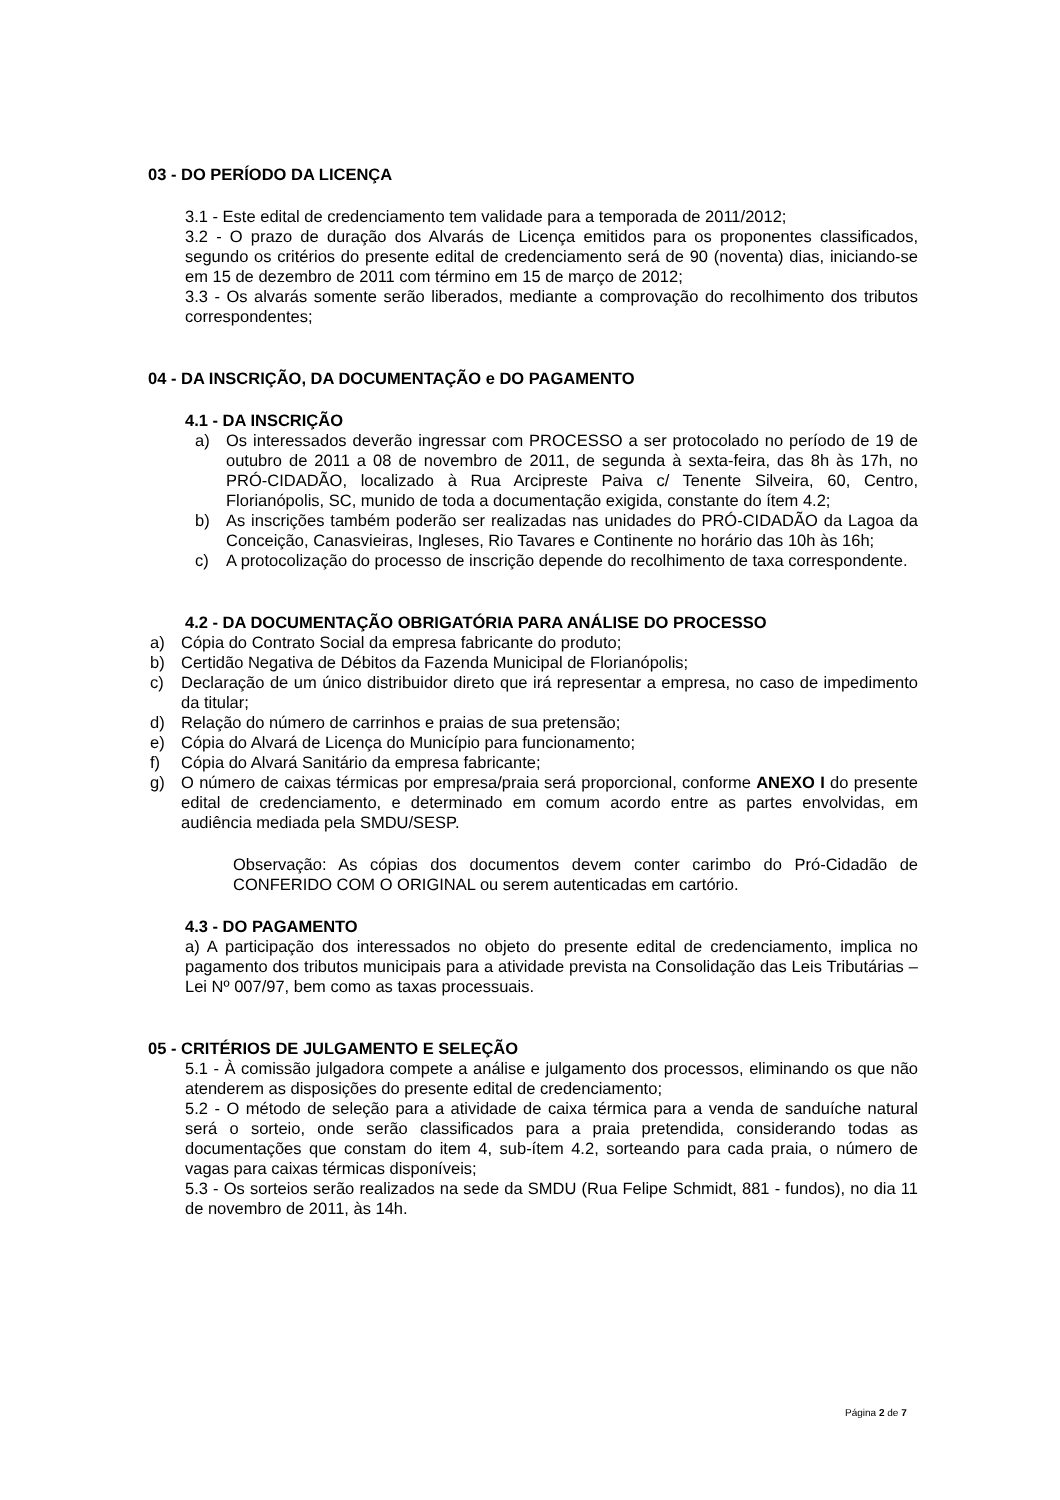03 - DO PERÍODO DA LICENÇA
3.1 - Este edital de credenciamento tem validade para a temporada de 2011/2012;
3.2 - O prazo de duração dos Alvarás de Licença emitidos para os proponentes classificados, segundo os critérios do presente edital de credenciamento será de 90 (noventa) dias, iniciando-se em 15 de dezembro de 2011 com término em 15 de março de 2012;
3.3 - Os alvarás somente serão liberados, mediante a comprovação do recolhimento dos tributos correspondentes;
04 - DA INSCRIÇÃO, DA DOCUMENTAÇÃO e DO PAGAMENTO
4.1 - DA INSCRIÇÃO
a) Os interessados deverão ingressar com PROCESSO a ser protocolado no período de 19 de outubro de 2011 a 08 de novembro de 2011, de segunda à sexta-feira, das 8h às 17h, no PRÓ-CIDADÃO, localizado à Rua Arcipreste Paiva c/ Tenente Silveira, 60, Centro, Florianópolis, SC, munido de toda a documentação exigida, constante do ítem 4.2;
b) As inscrições também poderão ser realizadas nas unidades do PRÓ-CIDADÃO da Lagoa da Conceição, Canasvieiras, Ingleses, Rio Tavares e Continente no horário das 10h às 16h;
c) A protocolização do processo de inscrição depende do recolhimento de taxa correspondente.
4.2 - DA DOCUMENTAÇÃO OBRIGATÓRIA PARA ANÁLISE DO PROCESSO
a) Cópia do Contrato Social da empresa fabricante do produto;
b) Certidão Negativa de Débitos da Fazenda Municipal de Florianópolis;
c) Declaração de um único distribuidor direto que irá representar a empresa, no caso de impedimento da titular;
d) Relação do número de carrinhos e praias de sua pretensão;
e) Cópia do Alvará de Licença do Município para funcionamento;
f) Cópia do Alvará Sanitário da empresa fabricante;
g) O número de caixas térmicas por empresa/praia será proporcional, conforme ANEXO I do presente edital de credenciamento, e determinado em comum acordo entre as partes envolvidas, em audiência mediada pela SMDU/SESP.
Observação: As cópias dos documentos devem conter carimbo do Pró-Cidadão de CONFERIDO COM O ORIGINAL ou serem autenticadas em cartório.
4.3 - DO PAGAMENTO
a) A participação dos interessados no objeto do presente edital de credenciamento, implica no pagamento dos tributos municipais para a atividade prevista na Consolidação das Leis Tributárias – Lei Nº 007/97, bem como as taxas processuais.
05 - CRITÉRIOS DE JULGAMENTO E SELEÇÃO
5.1 - À comissão julgadora compete a análise e julgamento dos processos, eliminando os que não atenderem as disposições do presente edital de credenciamento;
5.2 - O método de seleção para a atividade de caixa térmica para a venda de sanduíche natural será o sorteio, onde serão classificados para a praia pretendida, considerando todas as documentações que constam do item 4, sub-ítem 4.2, sorteando para cada praia, o número de vagas para caixas térmicas disponíveis;
5.3 - Os sorteios serão realizados na sede da SMDU (Rua Felipe Schmidt, 881 - fundos), no dia 11 de novembro de 2011, às 14h.
Página 2 de 7